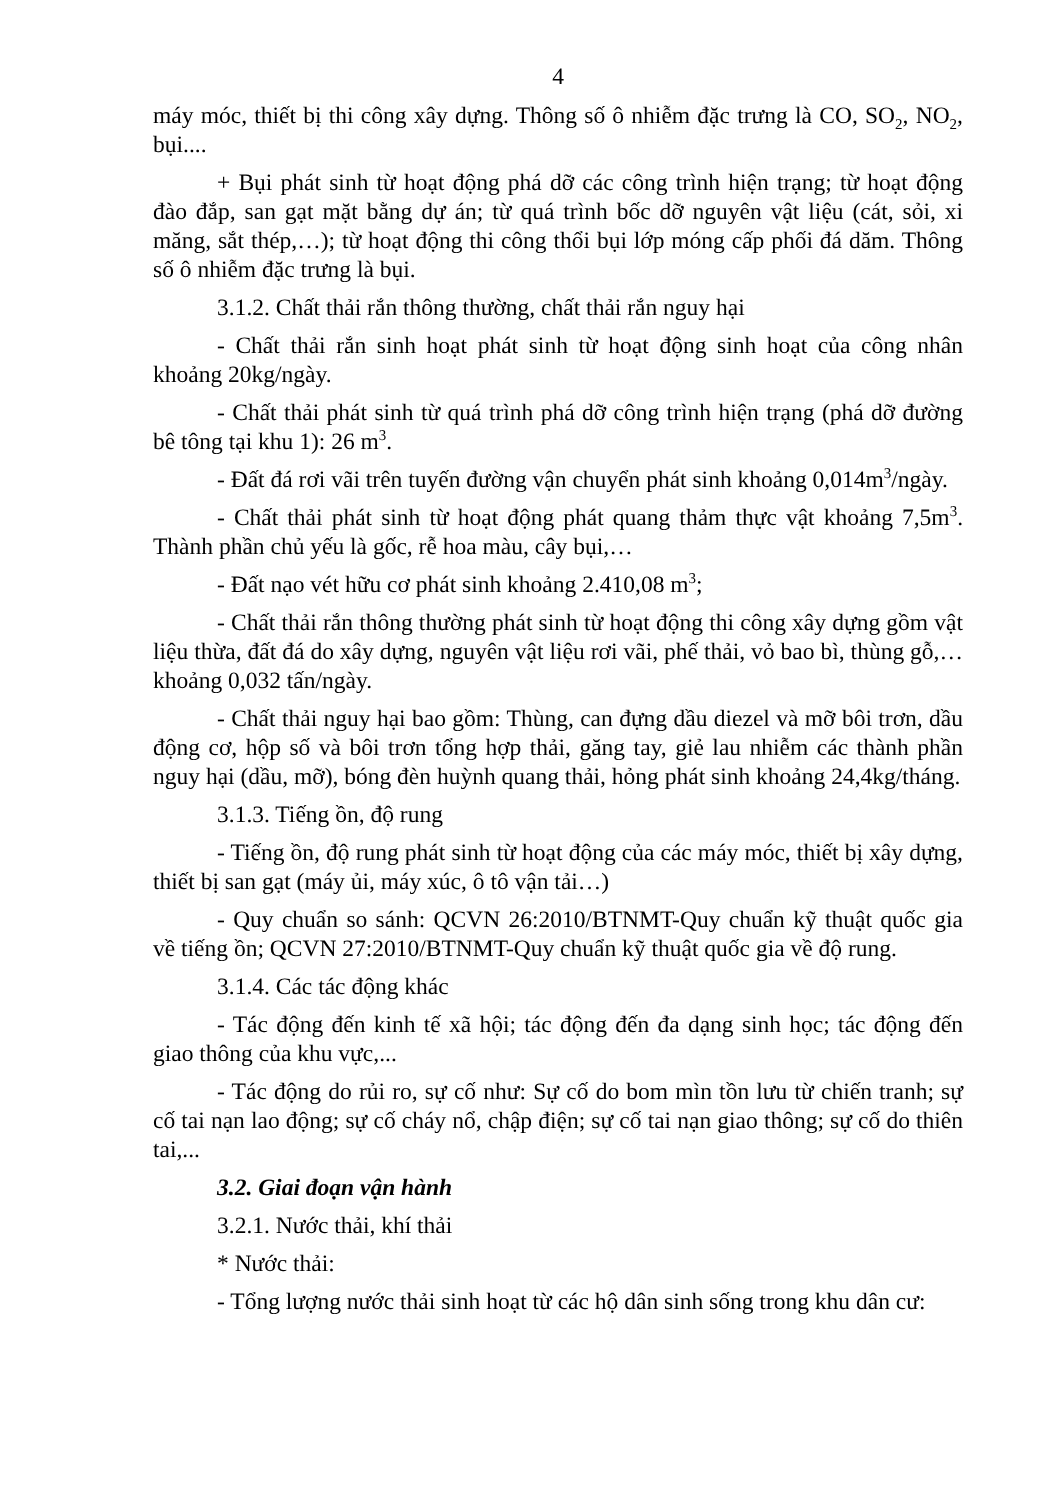4
máy móc, thiết bị thi công xây dựng. Thông số ô nhiễm đặc trưng là CO, SO<sub>2</sub>, NO<sub>2</sub>, bụi....
+ Bụi phát sinh từ hoạt động phá dỡ các công trình hiện trạng; từ hoạt động đào đắp, san gạt mặt bằng dự án; từ quá trình bốc dỡ nguyên vật liệu (cát, sỏi, xi măng, sắt thép,…); từ hoạt động thi công thổi bụi lớp móng cấp phối đá dăm. Thông số ô nhiễm đặc trưng là bụi.
3.1.2. Chất thải rắn thông thường, chất thải rắn nguy hại
- Chất thải rắn sinh hoạt phát sinh từ hoạt động sinh hoạt của công nhân khoảng 20kg/ngày.
- Chất thải phát sinh từ quá trình phá dỡ công trình hiện trạng (phá dỡ đường bê tông tại khu 1): 26 m<sup>3</sup>.
- Đất đá rơi vãi trên tuyến đường vận chuyển phát sinh khoảng 0,014m<sup>3</sup>/ngày.
- Chất thải phát sinh từ hoạt động phát quang thảm thực vật khoảng 7,5m<sup>3</sup>. Thành phần chủ yếu là gốc, rễ hoa màu, cây bụi,…
- Đất nạo vét hữu cơ phát sinh khoảng 2.410,08 m<sup>3</sup>;
- Chất thải rắn thông thường phát sinh từ hoạt động thi công xây dựng gồm vật liệu thừa, đất đá do xây dựng, nguyên vật liệu rơi vãi, phế thải, vỏ bao bì, thùng gỗ,… khoảng 0,032 tấn/ngày.
- Chất thải nguy hại bao gồm: Thùng, can đựng dầu diezel và mỡ bôi trơn, dầu động cơ, hộp số và bôi trơn tổng hợp thải, găng tay, giẻ lau nhiễm các thành phần nguy hại (dầu, mỡ), bóng đèn huỳnh quang thải, hỏng phát sinh khoảng 24,4kg/tháng.
3.1.3. Tiếng ồn, độ rung
- Tiếng ồn, độ rung phát sinh từ hoạt động của các máy móc, thiết bị xây dựng, thiết bị san gạt (máy ủi, máy xúc, ô tô vận tải…)
- Quy chuẩn so sánh: QCVN 26:2010/BTNMT-Quy chuẩn kỹ thuật quốc gia về tiếng ồn; QCVN 27:2010/BTNMT-Quy chuẩn kỹ thuật quốc gia về độ rung.
3.1.4. Các tác động khác
- Tác động đến kinh tế xã hội; tác động đến đa dạng sinh học; tác động đến giao thông của khu vực,...
- Tác động do rủi ro, sự cố như: Sự cố do bom mìn tồn lưu từ chiến tranh; sự cố tai nạn lao động; sự cố cháy nổ, chập điện; sự cố tai nạn giao thông; sự cố do thiên tai,...
3.2. Giai đoạn vận hành
3.2.1. Nước thải, khí thải
* Nước thải:
- Tổng lượng nước thải sinh hoạt từ các hộ dân sinh sống trong khu dân cư: